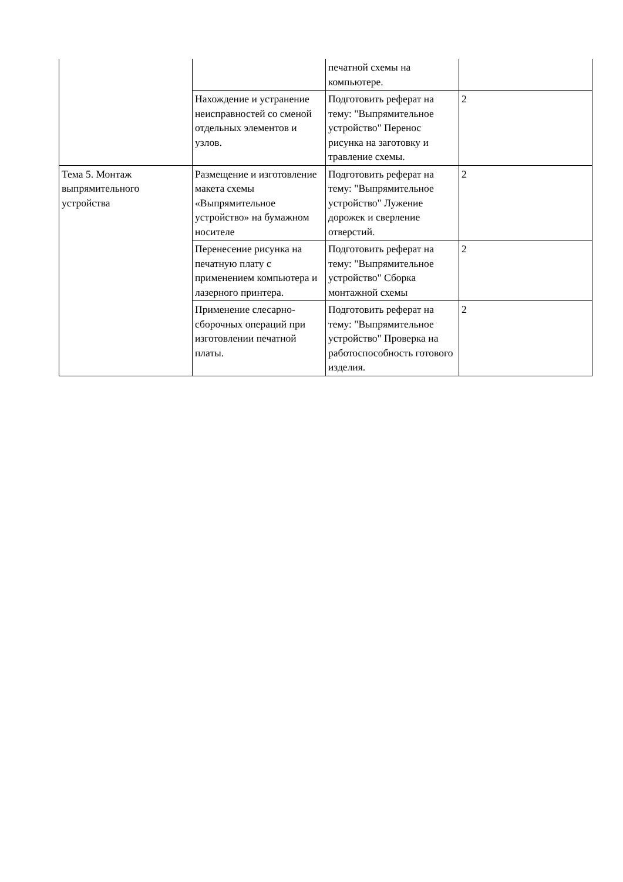| | | печатной схемы на компьютере. | |
| | Нахождение и устранение неисправностей со сменой отдельных элементов и узлов. | Подготовить реферат на тему: "Выпрямительное устройство" Перенос рисунка на заготовку и травление схемы. | 2 |
| Тема 5. Монтаж выпрямительного устройства | Размещение и изготовление макета схемы «Выпрямительное устройство» на бумажном носителе | Подготовить реферат на тему: "Выпрямительное устройство" Лужение дорожек и сверление отверстий. | 2 |
| | Перенесение рисунка на печатную плату с применением компьютера и лазерного принтера. | Подготовить реферат на тему: "Выпрямительное устройство" Сборка монтажной схемы | 2 |
| | Применение слесарно-сборочных операций при изготовлении печатной платы. | Подготовить реферат на тему: "Выпрямительное устройство" Проверка на работоспособность готового изделия. | 2 |